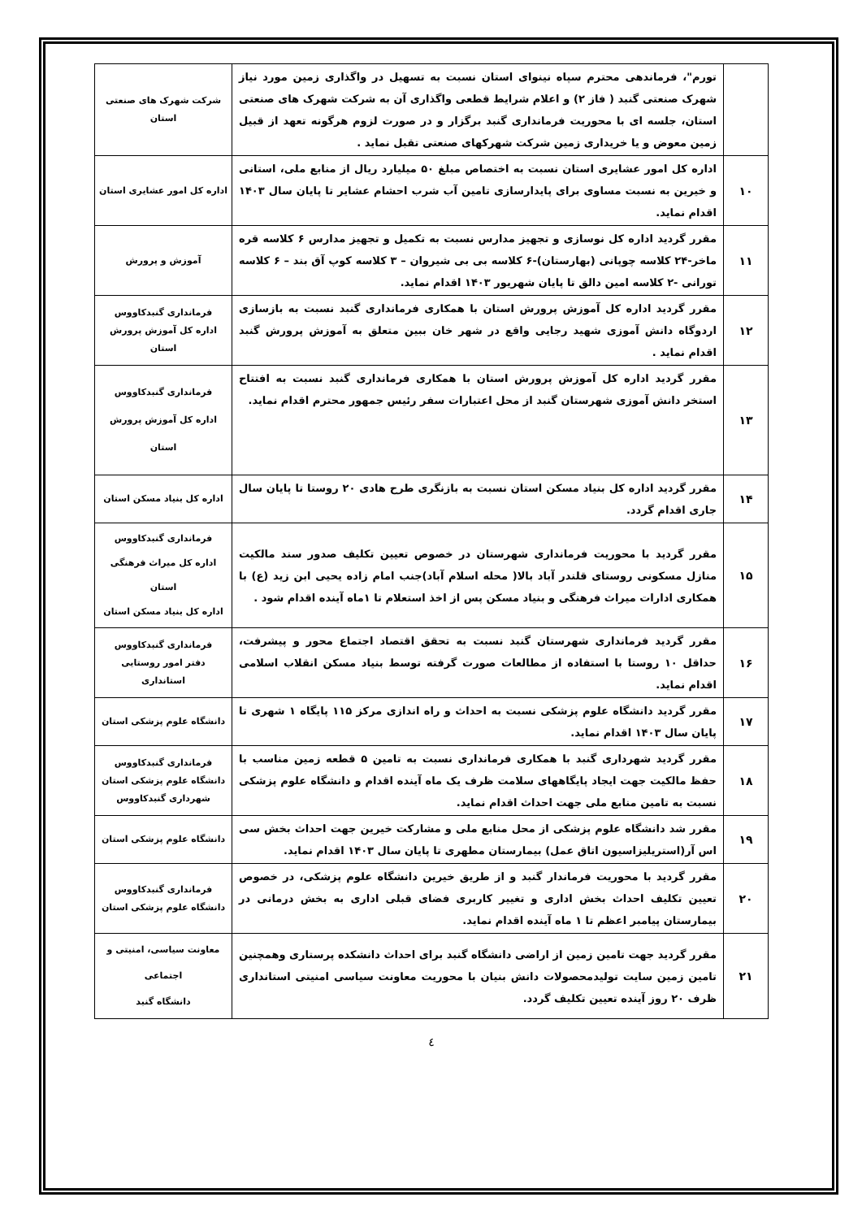| | تورم"، فرماندهی محترم سپاه نینوای استان نسبت به تسهیل در واگذاری زمین مورد نیاز شهرک صنعتی گنبد ( فاز ۲) و اعلام شرایط قطعی واگذاری آن به شرکت شهرک های صنعتی استان، جلسه ای با محوریت فرمانداری گنبد برگزار و در صورت لزوم هرگونه تعهد از قبیل زمین معوض و یا خریداری زمین شرکت شهرکهای صنعتی تقبل نماید . | شرکت شهرک های صنعتی استان |
| ۱۰ | اداره کل امور عشایری استان نسبت به اختصاص مبلغ ۵۰ میلیارد ریال از منابع ملی، استانی و خیرین به نسبت مساوی برای پایدارسازی تامین آب شرب احشام عشایر تا پایان سال ۱۴۰۳ اقدام نماید. | اداره کل امور عشایری استان |
| ۱۱ | مقرر گردید اداره کل نوسازی و تجهیز مدارس نسبت به تکمیل و تجهیز مدارس ۶ کلاسه قره ماخر-۲۴ کلاسه چوپانی (بهارستان)-۶ کلاسه بی بی شیروان – ۳ کلاسه کوپ آق بند – ۶ کلاسه تورانی -۲ کلاسه امین دالق تا پایان شهریور ۱۴۰۳ اقدام نماید. | آموزش و پرورش |
| ۱۲ | مقرر گردید اداره کل آموزش پرورش استان با همکاری فرمانداری گنبد نسبت به بازسازی اردوگاه دانش آموزی شهید رجایی واقع در شهر خان ببین متعلق به آموزش پرورش گنبد اقدام نماید . | فرمانداری گنبدکاووس اداره کل آموزش پرورش استان |
| ۱۳ | مقرر گردید اداره کل آموزش پرورش استان با همکاری فرمانداری گنبد نسبت به افتتاح استخر دانش آموزی شهرستان گنبد از محل اعتبارات سفر رئیس جمهور محترم اقدام نماید. | فرمانداری گنبدکاووس اداره کل آموزش پرورش استان |
| ۱۴ | مقرر گردید اداره کل بنیاد مسکن استان نسبت به بازنگری طرح هادی ۲۰ روستا تا پایان سال جاری اقدام گردد. | اداره کل بنیاد مسکن استان |
| ۱۵ | مقرر گردید با محوریت فرمانداری شهرستان در خصوص تعیین تکلیف صدور سند مالکیت منازل مسکونی روستای قلندر آباد بالا( محله اسلام آباد)جنب امام زاده یحیی ابن زید (ع) با همکاری ادارات میراث فرهنگی و بنیاد مسکن پس از اخذ استعلام تا ۱ماه آینده اقدام شود . | فرمانداری گنبدکاووس اداره کل میراث فرهنگی استان اداره کل بنیاد مسکن استان |
| ۱۶ | مقرر گردید فرمانداری شهرستان گنبد نسبت به تحقق اقتصاد اجتماع محور و پیشرفت، حداقل ۱۰ روستا با استفاده از مطالعات صورت گرفته توسط بنیاد مسکن انقلاب اسلامی اقدام نماید. | فرمانداری گنبدکاووس دفتر امور روستایی استانداری |
| ۱۷ | مقرر گردید دانشگاه علوم پزشکی نسبت به احداث و راه اندازی مرکز ۱۱۵ پایگاه ۱ شهری تا پایان سال ۱۴۰۳ اقدام نماید. | دانشگاه علوم پزشکی استان |
| ۱۸ | مقرر گردید شهرداری گنبد با همکاری فرمانداری نسبت به تامین ۵ قطعه زمین مناسب با حفظ مالکیت جهت ایجاد پایگاههای سلامت ظرف یک ماه آینده اقدام و دانشگاه علوم پزشکی نسبت به تامین منابع ملی جهت احداث اقدام نماید. | فرمانداری گنبدکاووس دانشگاه علوم پزشکی استان شهرداری گنبدکاووس |
| ۱۹ | مقرر شد دانشگاه علوم پزشکی از محل منابع ملی و مشارکت خیرین جهت احداث بخش سی اس آر(استریلیزاسیون اتاق عمل) بیمارستان مطهری تا پایان سال ۱۴۰۳ اقدام نماید. | دانشگاه علوم پزشکی استان |
| ۲۰ | مقرر گردید با محوریت فرماندار گنبد و از طریق خیرین دانشگاه علوم پزشکی، در خصوص تعیین تکلیف احداث بخش اداری و تغییر کاربری فضای قبلی اداری به بخش درمانی در بیمارستان پیامبر اعظم تا ۱ ماه آینده اقدام نماید. | فرمانداری گنبدکاووس دانشگاه علوم پزشکی استان |
| ۲۱ | مقرر گردید جهت تامین زمین از اراضی دانشگاه گنبد برای احداث دانشکده پرستاری وهمچنین تامین زمین سایت تولیدمحصولات دانش بنیان با محوریت معاونت سیاسی امنیتی استانداری ظرف ۲۰ روز آینده تعیین تکلیف گردد. | معاونت سیاسی، امنیتی و اجتماعی دانشگاه گنبد |
٤